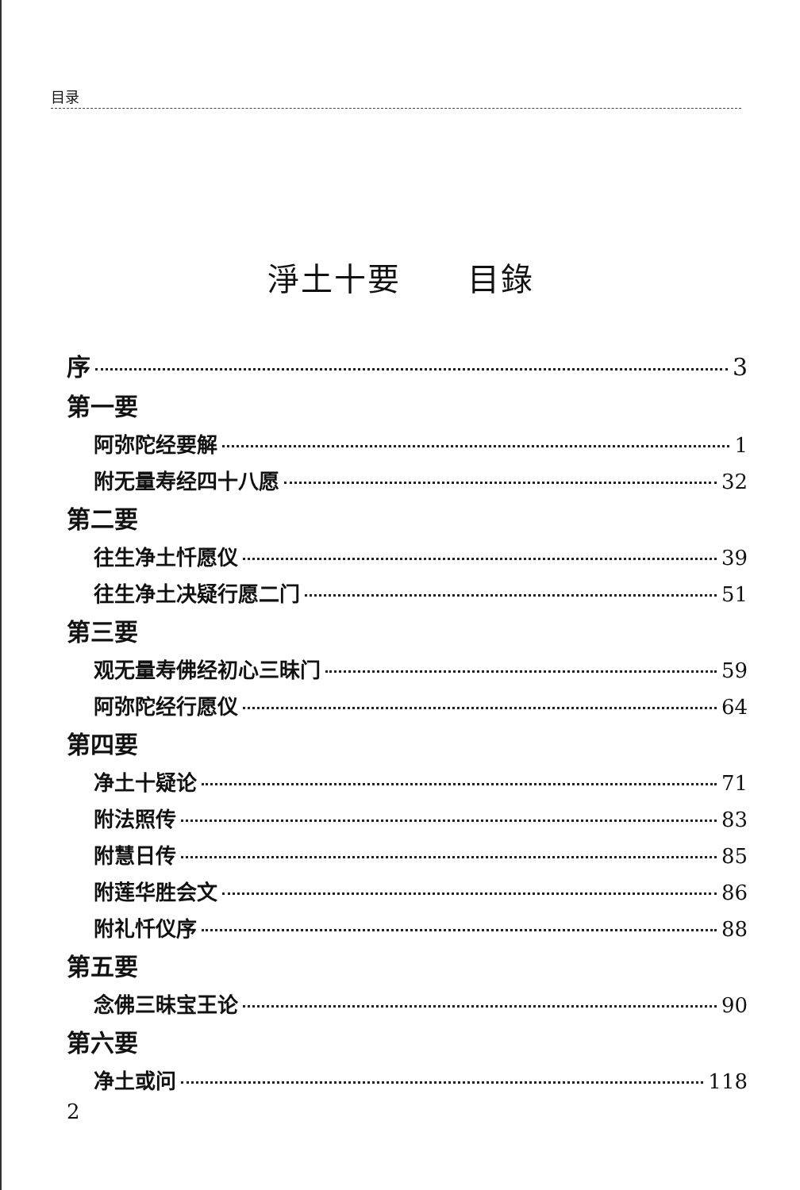目录
淨土十要　　目錄
序 3
第一要
阿弥陀经要解 1
附无量寿经四十八愿 32
第二要
往生净土忏愿仪 39
往生净土决疑行愿二门 51
第三要
观无量寿佛经初心三昧门 59
阿弥陀经行愿仪 64
第四要
净土十疑论 71
附法照传 83
附慧日传 85
附莲华胜会文 86
附礼忏仪序 88
第五要
念佛三昧宝王论 90
第六要
净土或问 118
2